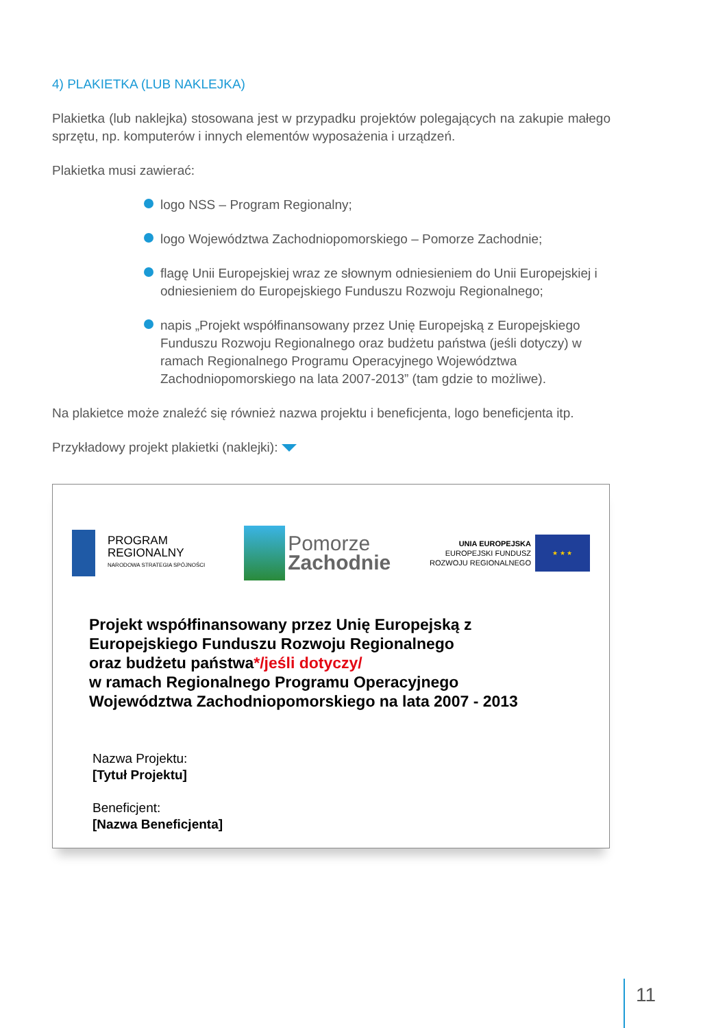4) PLAKIETKA (LUB NAKLEJKA)
Plakietka (lub naklejka) stosowana jest w przypadku projektów polegających na zakupie małego sprzętu, np. komputerów i innych elementów wyposażenia i urządzeń.
Plakietka musi zawierać:
logo NSS – Program Regionalny;
logo Województwa Zachodniopomorskiego – Pomorze Zachodnie;
flagę Unii Europejskiej wraz ze słownym odniesieniem do Unii Europejskiej i odniesieniem do Europejskiego Funduszu Rozwoju Regionalnego;
napis „Projekt współfinansowany przez Unię Europejską z Europejskiego Funduszu Rozwoju Regionalnego oraz budżetu państwa (jeśli dotyczy) w ramach Regionalnego Programu Operacyjnego Województwa Zachodniopomorskiego na lata 2007-2013” (tam gdzie to możliwe).
Na plakietce może znaleźć się również nazwa projektu i beneficjenta, logo beneficjenta itp.
Przykładowy projekt plakietki (naklejki):
PROGRAM
REGIONALNY
NARODOWA STRATEGIA SPÓJNOŚCI
Pomorze
Zachodnie
UNIA EUROPEJSKA
EUROPEJSKI FUNDUSZ
ROZWOJU REGIONALNEGO
★ ★ ★
Projekt współfinansowany przez Unię Europejską z
Europejskiego Funduszu Rozwoju Regionalnego
oraz budżetu państwa*/jeśli dotyczy/
w ramach Regionalnego Programu Operacyjnego
Województwa Zachodniopomorskiego na lata 2007 - 2013
Nazwa Projektu:
[Tytuł Projektu]
Beneficjent:
[Nazwa Beneficjenta]
11